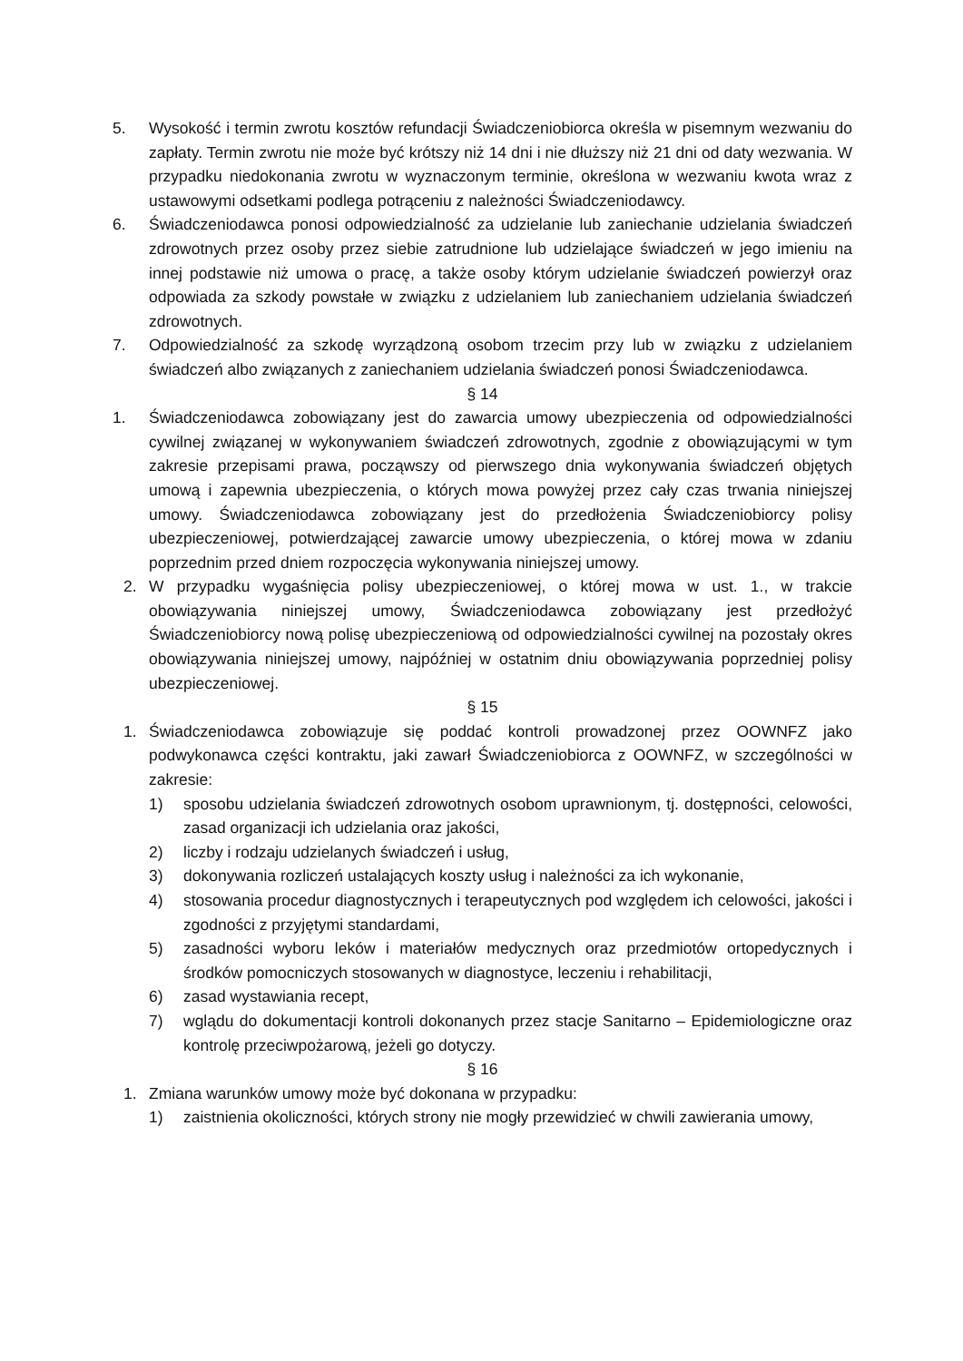5. Wysokość i termin zwrotu kosztów refundacji Świadczeniobiorca określa w pisemnym wezwaniu do zapłaty. Termin zwrotu nie może być krótszy niż 14 dni i nie dłuższy niż 21 dni od daty wezwania. W przypadku niedokonania zwrotu w wyznaczonym terminie, określona w wezwaniu kwota wraz z ustawowymi odsetkami podlega potrąceniu z należności Świadczeniodawcy.
6. Świadczeniodawca ponosi odpowiedzialność za udzielanie lub zaniechanie udzielania świadczeń zdrowotnych przez osoby przez siebie zatrudnione lub udzielające świadczeń w jego imieniu na innej podstawie niż umowa o pracę, a także osoby którym udzielanie świadczeń powierzył oraz odpowiada za szkody powstałe w związku z udzielaniem lub zaniechaniem udzielania świadczeń zdrowotnych.
7. Odpowiedzialność za szkodę wyrządzoną osobom trzecim przy lub w związku z udzielaniem świadczeń albo związanych z zaniechaniem udzielania świadczeń ponosi Świadczeniodawca.
§ 14
1. Świadczeniodawca zobowiązany jest do zawarcia umowy ubezpieczenia od odpowiedzialności cywilnej związanej w wykonywaniem świadczeń zdrowotnych, zgodnie z obowiązującymi w tym zakresie przepisami prawa, począwszy od pierwszego dnia wykonywania świadczeń objętych umową i zapewnia ubezpieczenia, o których mowa powyżej przez cały czas trwania niniejszej umowy. Świadczeniodawca zobowiązany jest do przedłożenia Świadczeniobiorcy polisy ubezpieczeniowej, potwierdzającej zawarcie umowy ubezpieczenia, o której mowa w zdaniu poprzednim przed dniem rozpoczęcia wykonywania niniejszej umowy.
2. W przypadku wygaśnięcia polisy ubezpieczeniowej, o której mowa w ust. 1., w trakcie obowiązywania niniejszej umowy, Świadczeniodawca zobowiązany jest przedłożyć Świadczeniobiorcy nową polisę ubezpieczeniową od odpowiedzialności cywilnej na pozostały okres obowiązywania niniejszej umowy, najpóźniej w ostatnim dniu obowiązywania poprzedniej polisy ubezpieczeniowej.
§ 15
1. Świadczeniodawca zobowiązuje się poddać kontroli prowadzonej przez OOWNFZ jako podwykonawca części kontraktu, jaki zawarł Świadczeniobiorca z OOWNFZ, w szczególności w zakresie:
1) sposobu udzielania świadczeń zdrowotnych osobom uprawnionym, tj. dostępności, celowości, zasad organizacji ich udzielania oraz jakości,
2) liczby i rodzaju udzielanych świadczeń i usług,
3) dokonywania rozliczeń ustalających koszty usług i należności za ich wykonanie,
4) stosowania procedur diagnostycznych i terapeutycznych pod względem ich celowości, jakości i zgodności z przyjętymi standardami,
5) zasadności wyboru leków i materiałów medycznych oraz przedmiotów ortopedycznych i środków pomocniczych stosowanych w diagnostyce, leczeniu i rehabilitacji,
6) zasad wystawiania recept,
7) wglądu do dokumentacji kontroli dokonanych przez stacje Sanitarno – Epidemiologiczne oraz kontrolę przeciwpożarową, jeżeli go dotyczy.
§ 16
1. Zmiana warunków umowy może być dokonana w przypadku:
1) zaistnienia okoliczności, których strony nie mogły przewidzieć w chwili zawierania umowy,